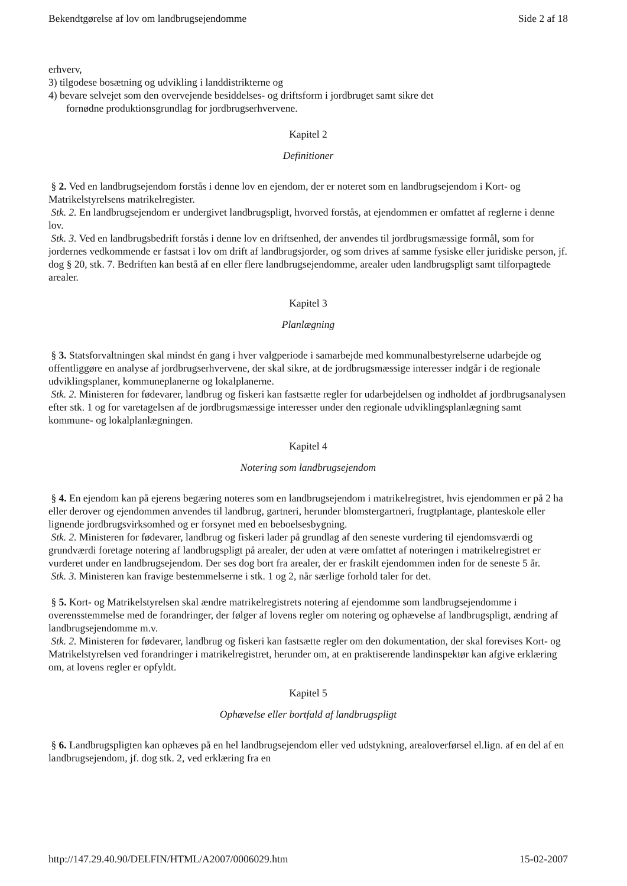Bekendtgørelse af lov om landbrugsejendomme Side 2 af 18
erhverv,
3) tilgodese bosætning og udvikling i landdistrikterne og
4) bevare selvejet som den overvejende besiddelses- og driftsform i jordbruget samt sikre det
fornødne produktionsgrundlag for jordbrugserhvervene.
Kapitel 2
Definitioner
§ 2. Ved en landbrugsejendom forstås i denne lov en ejendom, der er noteret som en landbrugsejendom i Kort- og Matrikelstyrelsens matrikelregister.
Stk. 2. En landbrugsejendom er undergivet landbrugspligt, hvorved forstås, at ejendommen er omfattet af reglerne i denne lov.
Stk. 3. Ved en landbrugsbedrift forstås i denne lov en driftsenhed, der anvendes til jordbrugsmæssige formål, som for jordernes vedkommende er fastsat i lov om drift af landbrugsjorder, og som drives af samme fysiske eller juridiske person, jf. dog § 20, stk. 7. Bedriften kan bestå af en eller flere landbrugsejendomme, arealer uden landbrugspligt samt tilforpagtede arealer.
Kapitel 3
Planlægning
§ 3. Statsforvaltningen skal mindst én gang i hver valgperiode i samarbejde med kommunalbestyrelserne udarbejde og offentliggøre en analyse af jordbrugserhvervene, der skal sikre, at de jordbrugsmæssige interesser indgår i de regionale udviklingsplaner, kommuneplanerne og lokalplanerne.
Stk. 2. Ministeren for fødevarer, landbrug og fiskeri kan fastsætte regler for udarbejdelsen og indholdet af jordbrugsanalysen efter stk. 1 og for varetagelsen af de jordbrugsmæssige interesser under den regionale udviklingsplanlægning samt kommune- og lokalplanlægningen.
Kapitel 4
Notering som landbrugsejendom
§ 4. En ejendom kan på ejerens begæring noteres som en landbrugsejendom i matrikelregistret, hvis ejendommen er på 2 ha eller derover og ejendommen anvendes til landbrug, gartneri, herunder blomstergartneri, frugtplantage, planteskole eller lignende jordbrugsvirksomhed og er forsynet med en beboelsesbygning.
Stk. 2. Ministeren for fødevarer, landbrug og fiskeri lader på grundlag af den seneste vurdering til ejendomsværdi og grundværdi foretage notering af landbrugspligt på arealer, der uden at være omfattet af noteringen i matrikelregistret er vurderet under en landbrugsejendom. Der ses dog bort fra arealer, der er fraskilt ejendommen inden for de seneste 5 år.
Stk. 3. Ministeren kan fravige bestemmelserne i stk. 1 og 2, når særlige forhold taler for det.
§ 5. Kort- og Matrikelstyrelsen skal ændre matrikelregistrets notering af ejendomme som landbrugsejendomme i overensstemmelse med de forandringer, der følger af lovens regler om notering og ophævelse af landbrugspligt, ændring af landbrugsejendomme m.v.
Stk. 2. Ministeren for fødevarer, landbrug og fiskeri kan fastsætte regler om den dokumentation, der skal forevises Kort- og Matrikelstyrelsen ved forandringer i matrikelregistret, herunder om, at en praktiserende landinspektør kan afgive erklæring om, at lovens regler er opfyldt.
Kapitel 5
Ophævelse eller bortfald af landbrugspligt
§ 6. Landbrugspligten kan ophæves på en hel landbrugsejendom eller ved udstykning, arealoverførsel el.lign. af en del af en landbrugsejendom, jf. dog stk. 2, ved erklæring fra en
http://147.29.40.90/DELFIN/HTML/A2007/0006029.htm 15-02-2007